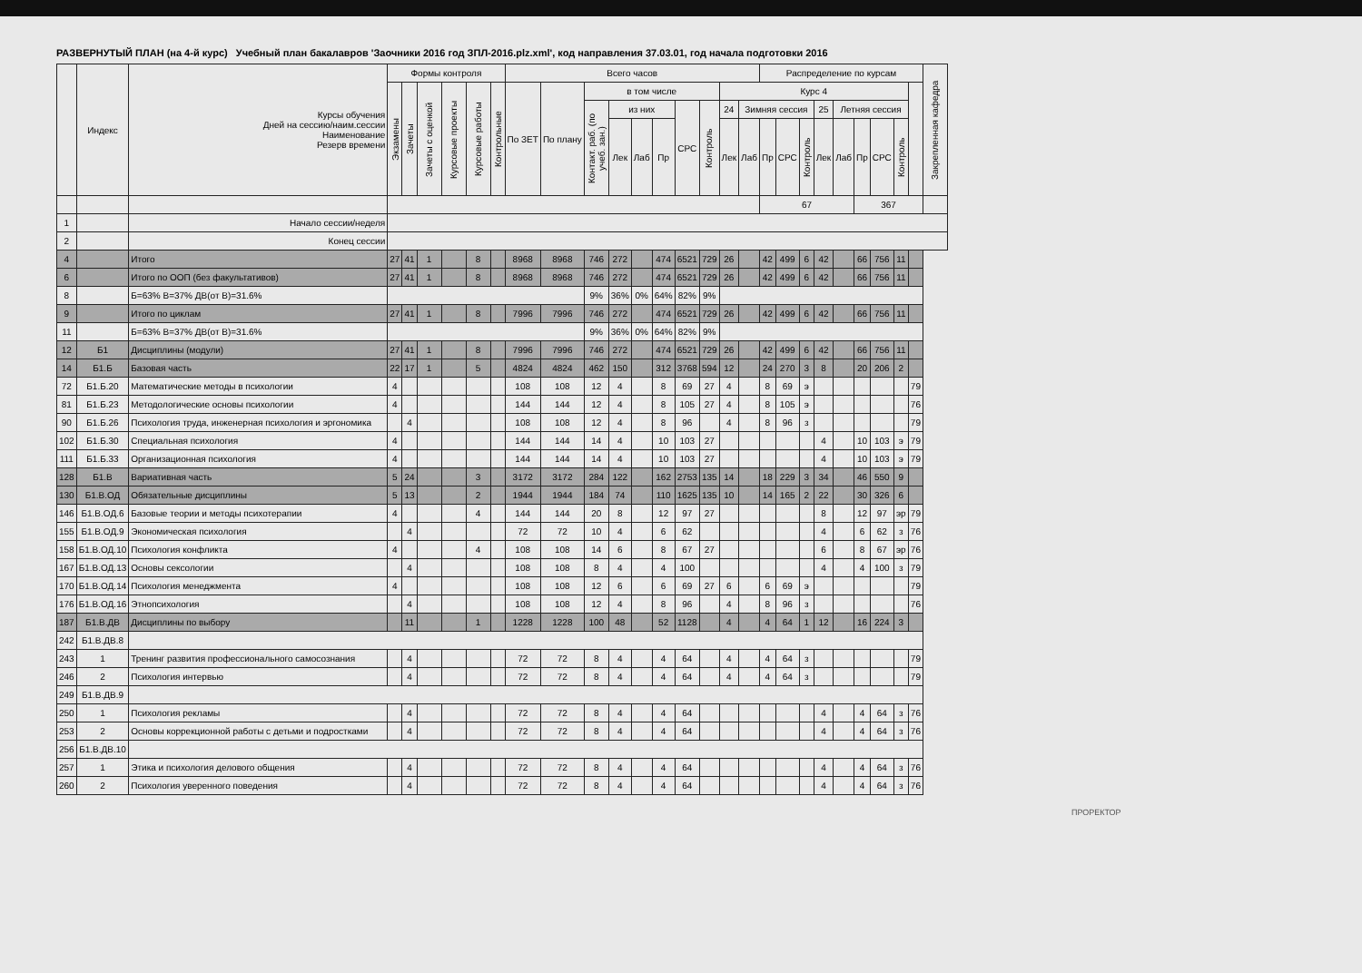РАЗВЕРНУТЫЙ ПЛАН (на 4-й курс) Учебный план бакалавров 'Заочники 2016 год ЗПЛ-2016.plz.xml', код направления 37.03.01, год начала подготовки 2016
| | Индекс | Курсы обучения Дней на сессию/наим.сессии Наименование Резерв времени | Формы контроля | | | | | | Всего часов | | | | | | | | | | Распределение по курсам | | | | | | | | | Закрепленная кафедра |
| --- | --- | --- | --- | --- | --- | --- | --- | --- | --- | --- | --- | --- | --- | --- | --- | --- | --- | --- | --- | --- | --- | --- | --- | --- | --- | --- | --- | --- |
| | | | Экзамены | Зачеты | Зачеты с оценкой | Курсовые проекты | Курсовые работы | Контрольные | По ЗЕТ | По плану | в том числе | | | | | | Курс 4 | | | | | | | | | | | |
| | | | | | | | | | | | Контакт. раб. (по учеб. зан.) | из них | | | СРС | Контроль | 24 | Зимняя сессия | | | | 25 | Летняя сессия | | | | | |
| | | | | | | | | | | | | Лек | Лаб | Пр | | | Лек | Лаб | Пр | СРС | Контроль | Лек | Лаб | Пр | СРС | Контроль | | |
| | | | | | | | | | | | | | | | | | | | 67 | | | | | 367 | | | | |
| 1 | | Начало сессии/неделя | | | | | | | | | | | | | | | | | | | | | | | | | | |
| 2 | | Конец сессии | | | | | | | | | | | | | | | | | | | | | | | | | | |
| 4 | | Итого | 27 | 41 | 1 | | 8 | | 8968 | 8968 | 746 | 272 | | 474 | 6521 | 729 | 26 | | 42 | 499 | 6 | 42 | | 66 | 756 | 11 | | |
| 6 | | Итого по ООП (без факультативов) | 27 | 41 | 1 | | 8 | | 8968 | 8968 | 746 | 272 | | 474 | 6521 | 729 | 26 | | 42 | 499 | 6 | 42 | | 66 | 756 | 11 | | |
| 8 | | Б=63% В=37% ДВ(от В)=31.6% | | | | | | | | | 9% | 36% | 0% | 64% | 82% | 9% | | | | | | | | | | | | |
| 9 | | Итого по циклам | 27 | 41 | 1 | | 8 | | 7996 | 7996 | 746 | 272 | | 474 | 6521 | 729 | 26 | | 42 | 499 | 6 | 42 | | 66 | 756 | 11 | | |
| 11 | | Б=63% В=37% ДВ(от В)=31.6% | | | | | | | | | 9% | 36% | 0% | 64% | 82% | 9% | | | | | | | | | | | | |
| 12 | Б1 | Дисциплины (модули) | 27 | 41 | 1 | | 8 | | 7996 | 7996 | 746 | 272 | | 474 | 6521 | 729 | 26 | | 42 | 499 | 6 | 42 | | 66 | 756 | 11 | | |
| 14 | Б1.Б | Базовая часть | 22 | 17 | 1 | | 5 | | 4824 | 4824 | 462 | 150 | | 312 | 3768 | 594 | 12 | | 24 | 270 | 3 | 8 | | 20 | 206 | 2 | | |
| 72 | Б1.Б.20 | Математические методы в психологии | 4 | | | | | | 108 | 108 | 12 | 4 | | 8 | 69 | 27 | 4 | | 8 | 69 | э | | | | | | 79 | |
| 81 | Б1.Б.23 | Методологические основы психологии | 4 | | | | | | 144 | 144 | 12 | 4 | | 8 | 105 | 27 | 4 | | 8 | 105 | э | | | | | | 76 | |
| 90 | Б1.Б.26 | Психология труда, инженерная психология и эргономика | | 4 | | | | | 108 | 108 | 12 | 4 | | 8 | 96 | | 4 | | 8 | 96 | з | | | | | | 79 | |
| 102 | Б1.Б.30 | Специальная психология | 4 | | | | | | 144 | 144 | 14 | 4 | | 10 | 103 | 27 | | | | | | 4 | | 10 | 103 | э | 79 | |
| 111 | Б1.Б.33 | Организационная психология | 4 | | | | | | 144 | 144 | 14 | 4 | | 10 | 103 | 27 | | | | | | 4 | | 10 | 103 | э | 79 | |
| 128 | Б1.В | Вариативная часть | 5 | 24 | | | 3 | | 3172 | 3172 | 284 | 122 | | 162 | 2753 | 135 | 14 | | 18 | 229 | 3 | 34 | | 46 | 550 | 9 | | |
| 130 | Б1.В.ОД | Обязательные дисциплины | 5 | 13 | | | 2 | | 1944 | 1944 | 184 | 74 | | 110 | 1625 | 135 | 10 | | 14 | 165 | 2 | 22 | | 30 | 326 | 6 | | |
| 146 | Б1.В.ОД.6 | Базовые теории и методы психотерапии | 4 | | | | 4 | | 144 | 144 | 20 | 8 | | 12 | 97 | 27 | | | | | | 8 | | 12 | 97 | эр | 79 | |
| 155 | Б1.В.ОД.9 | Экономическая психология | | 4 | | | | | 72 | 72 | 10 | 4 | | 6 | 62 | | | | | | | 4 | | 6 | 62 | з | 76 | |
| 158 | Б1.В.ОД.10 | Психология конфликта | 4 | | | | 4 | | 108 | 108 | 14 | 6 | | 8 | 67 | 27 | | | | | | 6 | | 8 | 67 | эр | 76 | |
| 167 | Б1.В.ОД.13 | Основы сексологии | | 4 | | | | | 108 | 108 | 8 | 4 | | 4 | 100 | | | | | | | 4 | | 4 | 100 | з | 79 | |
| 170 | Б1.В.ОД.14 | Психология менеджмента | 4 | | | | | | 108 | 108 | 12 | 6 | | 6 | 69 | 27 | 6 | | 6 | 69 | э | | | | | | 79 | |
| 176 | Б1.В.ОД.16 | Этнопсихология | | 4 | | | | | 108 | 108 | 12 | 4 | | 8 | 96 | | 4 | | 8 | 96 | з | | | | | | 76 | |
| 187 | Б1.В.ДВ | Дисциплины по выбору | | 11 | | | 1 | | 1228 | 1228 | 100 | 48 | | 52 | 1128 | | 4 | | 4 | 64 | 1 | 12 | | 16 | 224 | 3 | | |
| 242 | Б1.В.ДВ.8 | | | | | | | | | | | | | | | | | | | | | | | | | | | |
| 243 | 1 | Тренинг развития профессионального самосознания | | 4 | | | | | 72 | 72 | 8 | 4 | | 4 | 64 | | 4 | | 4 | 64 | з | | | | | | 79 | |
| 246 | 2 | Психология интервью | | 4 | | | | | 72 | 72 | 8 | 4 | | 4 | 64 | | 4 | | 4 | 64 | з | | | | | | 79 | |
| 249 | Б1.В.ДВ.9 | | | | | | | | | | | | | | | | | | | | | | | | | | | |
| 250 | 1 | Психология рекламы | | 4 | | | | | 72 | 72 | 8 | 4 | | 4 | 64 | | | | | | | 4 | | 4 | 64 | з | 76 | |
| 253 | 2 | Основы коррекционной работы с детьми и подростками | | 4 | | | | | 72 | 72 | 8 | 4 | | 4 | 64 | | | | | | | 4 | | 4 | 64 | з | 76 | |
| 256 | Б1.В.ДВ.10 | | | | | | | | | | | | | | | | | | | | | | | | | | | |
| 257 | 1 | Этика и психология делового общения | | 4 | | | | | 72 | 72 | 8 | 4 | | 4 | 64 | | | | | | | 4 | | 4 | 64 | з | 76 | |
| 260 | 2 | Психология уверенного поведения | | 4 | | | | | 72 | 72 | 8 | 4 | | 4 | 64 | | | | | | | 4 | | 4 | 64 | з | 76 | |
ПРОРЕКТОР